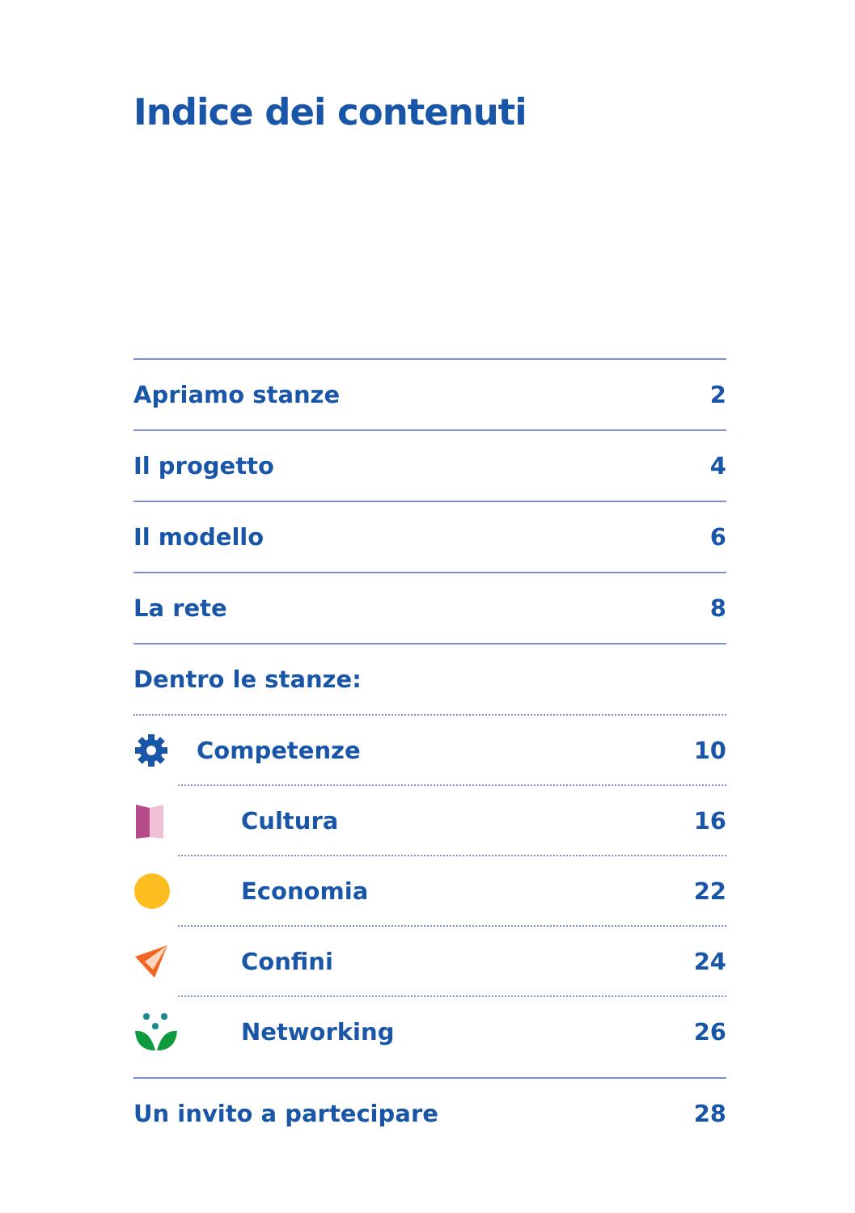Indice dei contenuti
Apriamo stanze 2
Il progetto 4
Il modello 6
La rete 8
Dentro le stanze:
Competenze 10
Cultura 16
Economia 22
Confini 24
Networking 26
Un invito a partecipare 28